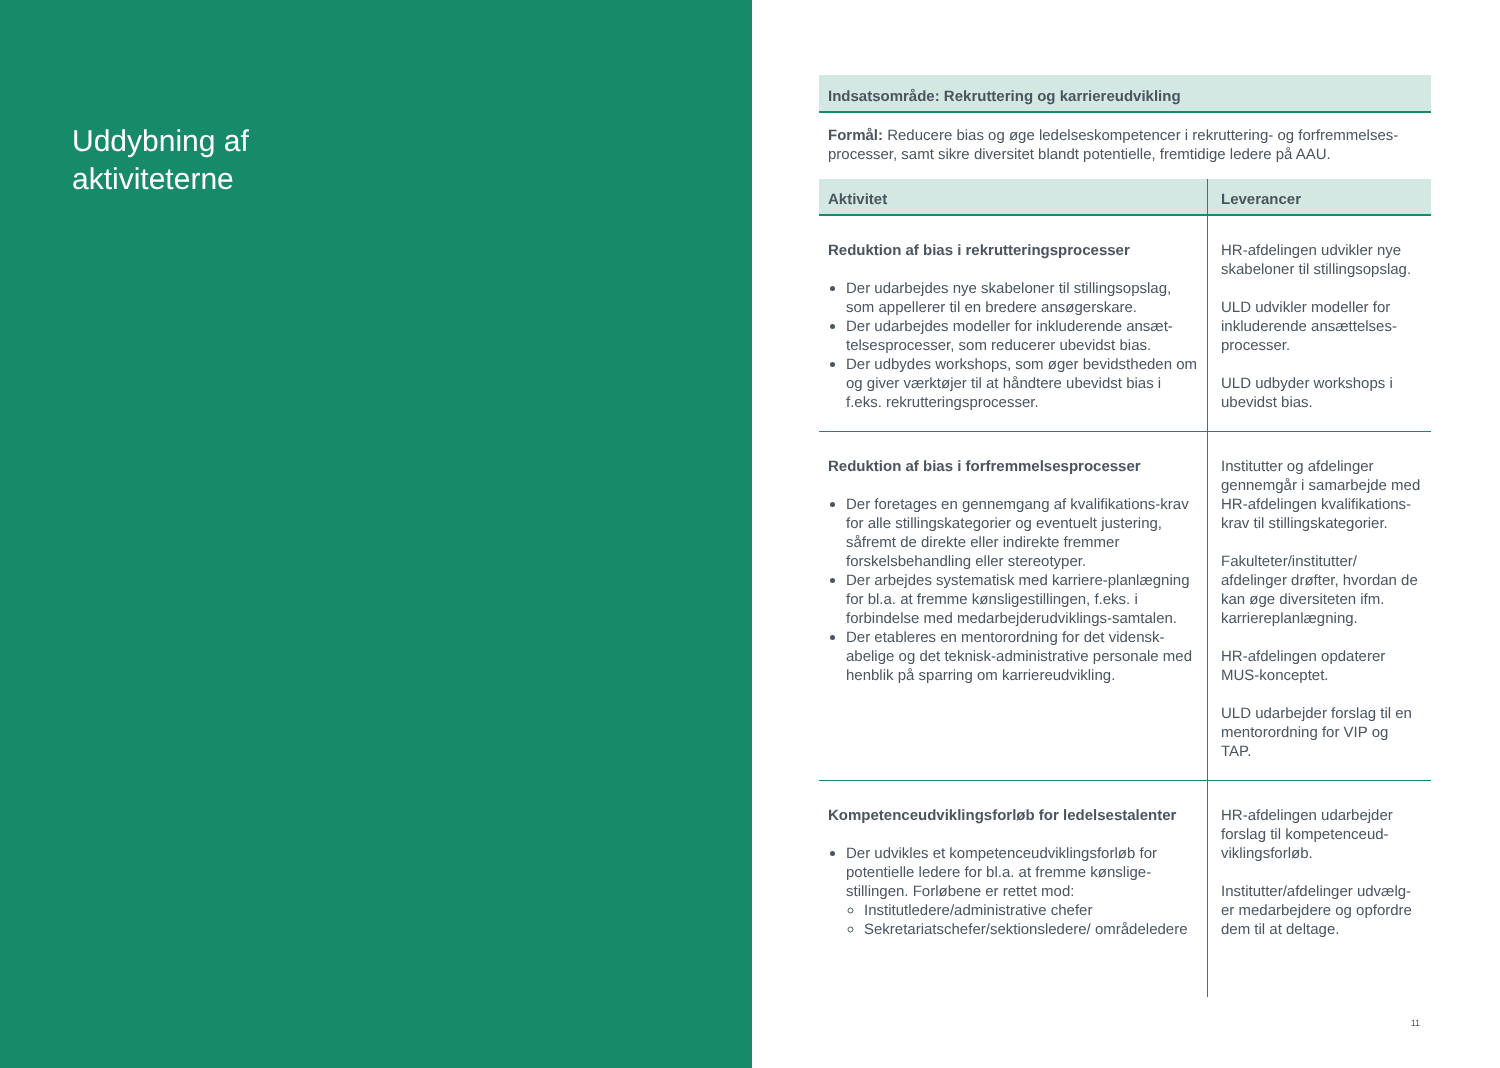Uddybning af
aktiviteterne
Indsatsområde: Rekruttering og karriereudvikling
Formål: Reducere bias og øge ledelseskompetencer i rekruttering- og forfremmelses-processer, samt sikre diversitet blandt potentielle, fremtidige ledere på AAU.
| Aktivitet | Leverancer |
| --- | --- |
| Reduktion af bias i rekrutteringsprocesser Der udarbejdes nye skabeloner til stillingsopslag, som appellerer til en bredere ansøgerskare. Der udarbejdes modeller for inkluderende ansæt-telsesprocesser, som reducerer ubevidst bias. Der udbydes workshops, som øger bevidstheden om og giver værktøjer til at håndtere ubevidst bias i f.eks. rekrutteringsprocesser. | HR-afdelingen udvikler nye skabeloner til stillingsopslag. ULD udvikler modeller for inkluderende ansættelses-processer. ULD udbyder workshops i ubevidst bias. |
| Reduktion af bias i forfremmelsesprocesser Der foretages en gennemgang af kvalifikations-krav for alle stillingskategorier og eventuelt justering, såfremt de direkte eller indirekte fremmer forskelsbehandling eller stereotyper. Der arbejdes systematisk med karriere-planlægning for bl.a. at fremme kønsligestillingen, f.eks. i forbindelse med medarbejderudviklings-samtalen. Der etableres en mentorordning for det vidensk-abelige og det teknisk-administrative personale med henblik på sparring om karriereudvikling. | Institutter og afdelinger gennemgår i samarbejde med HR-afdelingen kvalifikations-krav til stillingskategorier. Fakulteter/institutter/ afdelinger drøfter, hvordan de kan øge diversiteten ifm. karriereplanlægning. HR-afdelingen opdaterer MUS-konceptet. ULD udarbejder forslag til en mentorordning for VIP og TAP. |
| Kompetenceudviklingsforløb for ledelsestalenter Der udvikles et kompetenceudviklingsforløb for potentielle ledere for bl.a. at fremme kønslige-stillingen. Forløbene er rettet mod: Institutledere/administrative chefer Sekretariatschefer/sektionsledere/ områdeledere | HR-afdelingen udarbejder forslag til kompetenceud-viklingsforløb. Institutter/afdelinger udvælg-er medarbejdere og opfordre dem til at deltage. |
11